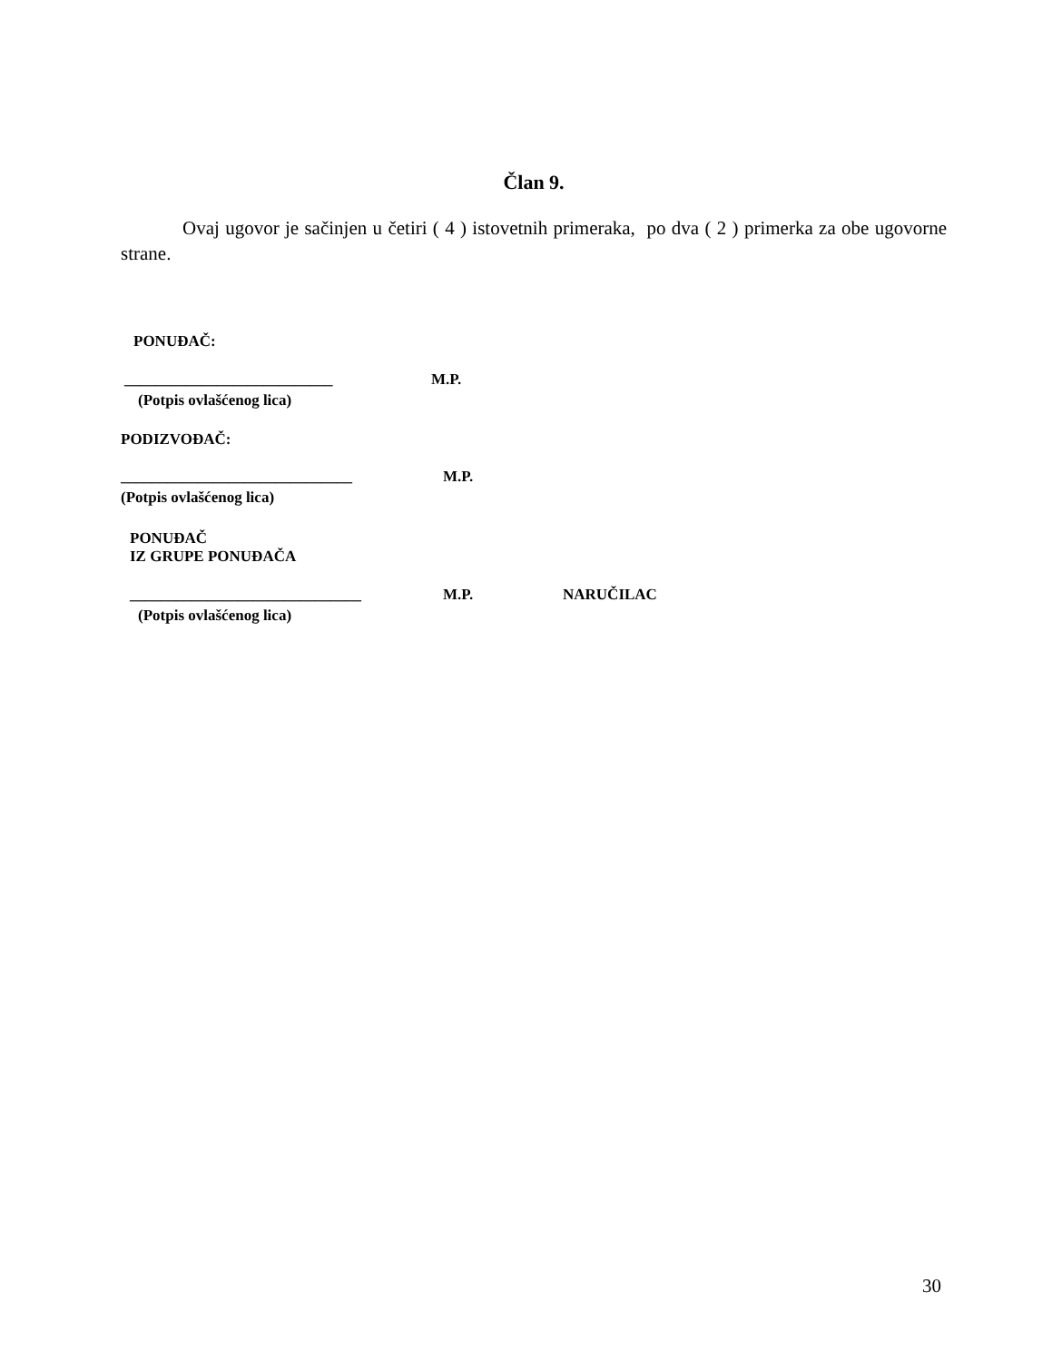Član 9.
Ovaj ugovor je sačinjen u četiri ( 4 ) istovetnih primeraka, po dva ( 2 ) primerka za obe ugovorne strane.
PONUĐAČ:
___________________________ M.P.
(Potpis ovlašćenog lica)
PODIZVOĐAČ:
______________________________ M.P.
(Potpis ovlašćenog lica)
PONUĐAČ
IZ GRUPE PONUĐAČA
______________________________ M.P. NARUČILAC
(Potpis ovlašćenog lica)
30